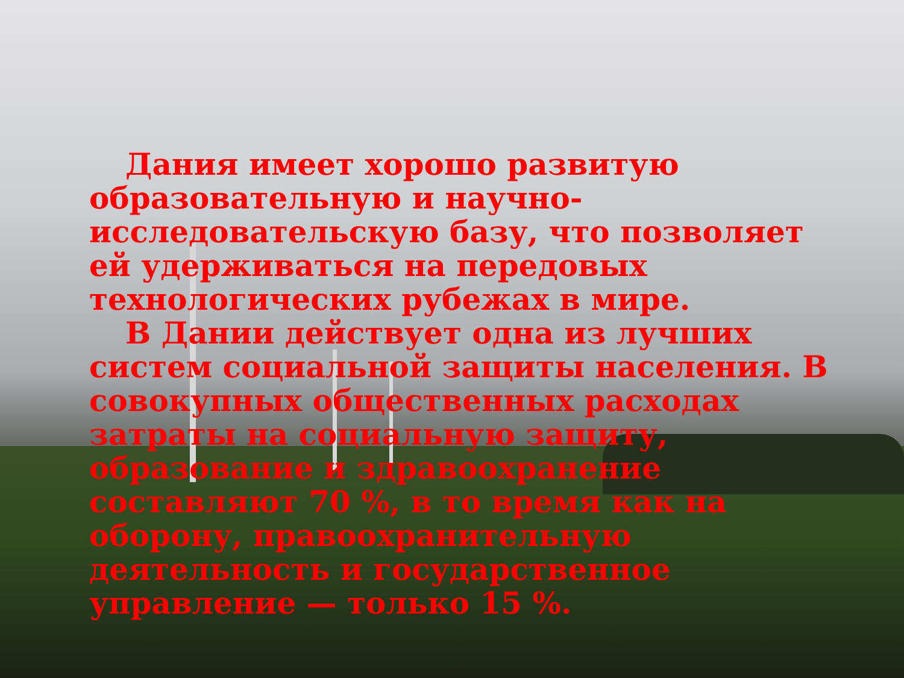Дания имеет хорошо развитую образовательную и научно-исследовательскую базу, что позволяет ей удерживаться на передовых технологических рубежах в мире.
В Дании действует одна из лучших систем социальной защиты населения. В совокупных общественных расходах затраты на социальную защиту, образование и здравоохранение составляют 70 %, в то время как на оборону, правоохранительную деятельность и государственное управление — только 15 %.